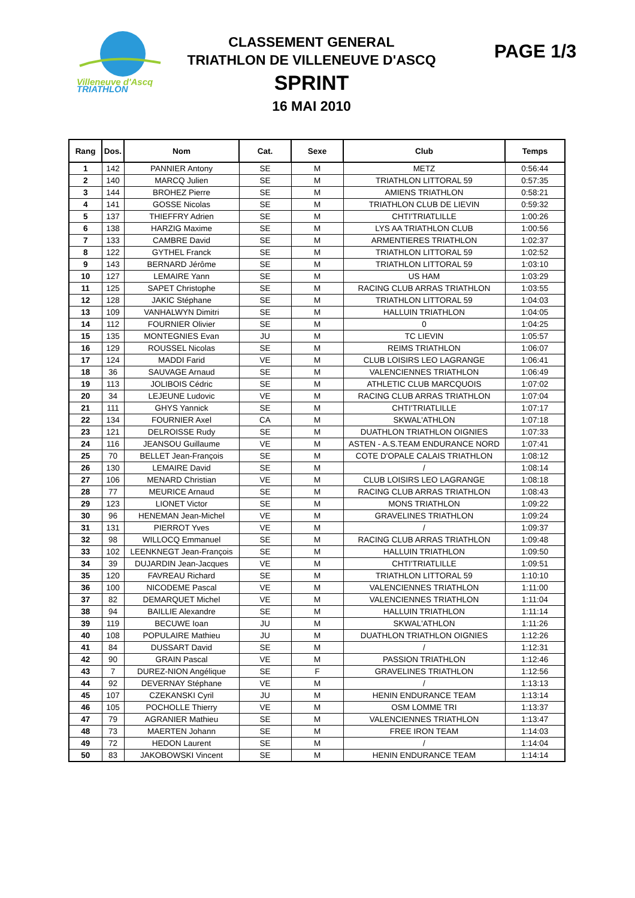Villeneuve d'Ascq
TRIATHLON
CLASSEMENT GENERAL
TRIATHLON DE VILLENEUVE D'ASCQ
SPRINT
16 MAI 2010
PAGE 1/3
| Rang | Dos. | Nom | Cat. | Sexe | Club | Temps |
| --- | --- | --- | --- | --- | --- | --- |
| 1 | 142 | PANNIER Antony | SE | M | METZ | 0:56:44 |
| 2 | 140 | MARCQ Julien | SE | M | TRIATHLON LITTORAL 59 | 0:57:35 |
| 3 | 144 | BROHEZ Pierre | SE | M | AMIENS TRIATHLON | 0:58:21 |
| 4 | 141 | GOSSE Nicolas | SE | M | TRIATHLON CLUB DE LIEVIN | 0:59:32 |
| 5 | 137 | THIEFFRY Adrien | SE | M | CHTI'TRIATLILLE | 1:00:26 |
| 6 | 138 | HARZIG Maxime | SE | M | LYS AA TRIATHLON CLUB | 1:00:56 |
| 7 | 133 | CAMBRE David | SE | M | ARMENTIERES TRIATHLON | 1:02:37 |
| 8 | 122 | GYTHEL Franck | SE | M | TRIATHLON LITTORAL 59 | 1:02:52 |
| 9 | 143 | BERNARD Jérôme | SE | M | TRIATHLON LITTORAL 59 | 1:03:10 |
| 10 | 127 | LEMAIRE Yann | SE | M | US HAM | 1:03:29 |
| 11 | 125 | SAPET Christophe | SE | M | RACING CLUB ARRAS TRIATHLON | 1:03:55 |
| 12 | 128 | JAKIC Stéphane | SE | M | TRIATHLON LITTORAL 59 | 1:04:03 |
| 13 | 109 | VANHALWYN Dimitri | SE | M | HALLUIN TRIATHLON | 1:04:05 |
| 14 | 112 | FOURNIER Olivier | SE | M | 0 | 1:04:25 |
| 15 | 135 | MONTEGNIES Evan | JU | M | TC LIEVIN | 1:05:57 |
| 16 | 129 | ROUSSEL Nicolas | SE | M | REIMS TRIATHLON | 1:06:07 |
| 17 | 124 | MADDI Farid | VE | M | CLUB LOISIRS LEO LAGRANGE | 1:06:41 |
| 18 | 36 | SAUVAGE Arnaud | SE | M | VALENCIENNES TRIATHLON | 1:06:49 |
| 19 | 113 | JOLIBOIS Cédric | SE | M | ATHLETIC CLUB MARCQUOIS | 1:07:02 |
| 20 | 34 | LEJEUNE Ludovic | VE | M | RACING CLUB ARRAS TRIATHLON | 1:07:04 |
| 21 | 111 | GHYS Yannick | SE | M | CHTI'TRIATLILLE | 1:07:17 |
| 22 | 134 | FOURNIER Axel | CA | M | SKWAL'ATHLON | 1:07:18 |
| 23 | 121 | DELROISSE Rudy | SE | M | DUATHLON TRIATHLON OIGNIES | 1:07:33 |
| 24 | 116 | JEANSOU Guillaume | VE | M | ASTEN - A.S.TEAM ENDURANCE NORD | 1:07:41 |
| 25 | 70 | BELLET Jean-François | SE | M | COTE D'OPALE CALAIS TRIATHLON | 1:08:12 |
| 26 | 130 | LEMAIRE David | SE | M | / | 1:08:14 |
| 27 | 106 | MENARD Christian | VE | M | CLUB LOISIRS LEO LAGRANGE | 1:08:18 |
| 28 | 77 | MEURICE Arnaud | SE | M | RACING CLUB ARRAS TRIATHLON | 1:08:43 |
| 29 | 123 | LIONET Victor | SE | M | MONS TRIATHLON | 1:09:22 |
| 30 | 96 | HENEMAN Jean-Michel | VE | M | GRAVELINES TRIATHLON | 1:09:24 |
| 31 | 131 | PIERROT Yves | VE | M | / | 1:09:37 |
| 32 | 98 | WILLOCQ Emmanuel | SE | M | RACING CLUB ARRAS TRIATHLON | 1:09:48 |
| 33 | 102 | LEENKNEGT Jean-François | SE | M | HALLUIN TRIATHLON | 1:09:50 |
| 34 | 39 | DUJARDIN Jean-Jacques | VE | M | CHTI'TRIATLILLE | 1:09:51 |
| 35 | 120 | FAVREAU Richard | SE | M | TRIATHLON LITTORAL 59 | 1:10:10 |
| 36 | 100 | NICODEME Pascal | VE | M | VALENCIENNES TRIATHLON | 1:11:00 |
| 37 | 82 | DEMARQUET Michel | VE | M | VALENCIENNES TRIATHLON | 1:11:04 |
| 38 | 94 | BAILLIE Alexandre | SE | M | HALLUIN TRIATHLON | 1:11:14 |
| 39 | 119 | BECUWE Ioan | JU | M | SKWAL'ATHLON | 1:11:26 |
| 40 | 108 | POPULAIRE Mathieu | JU | M | DUATHLON TRIATHLON OIGNIES | 1:12:26 |
| 41 | 84 | DUSSART David | SE | M | / | 1:12:31 |
| 42 | 90 | GRAIN Pascal | VE | M | PASSION TRIATHLON | 1:12:46 |
| 43 | 7 | DUREZ-NION Angélique | SE | F | GRAVELINES TRIATHLON | 1:12:56 |
| 44 | 92 | DEVERNAY Stéphane | VE | M | / | 1:13:13 |
| 45 | 107 | CZEKANSKI Cyril | JU | M | HENIN ENDURANCE TEAM | 1:13:14 |
| 46 | 105 | POCHOLLE Thierry | VE | M | OSM LOMME TRI | 1:13:37 |
| 47 | 79 | AGRANIER Mathieu | SE | M | VALENCIENNES TRIATHLON | 1:13:47 |
| 48 | 73 | MAERTEN Johann | SE | M | FREE IRON TEAM | 1:14:03 |
| 49 | 72 | HEDON Laurent | SE | M | / | 1:14:04 |
| 50 | 83 | JAKOBOWSKI Vincent | SE | M | HENIN ENDURANCE TEAM | 1:14:14 |